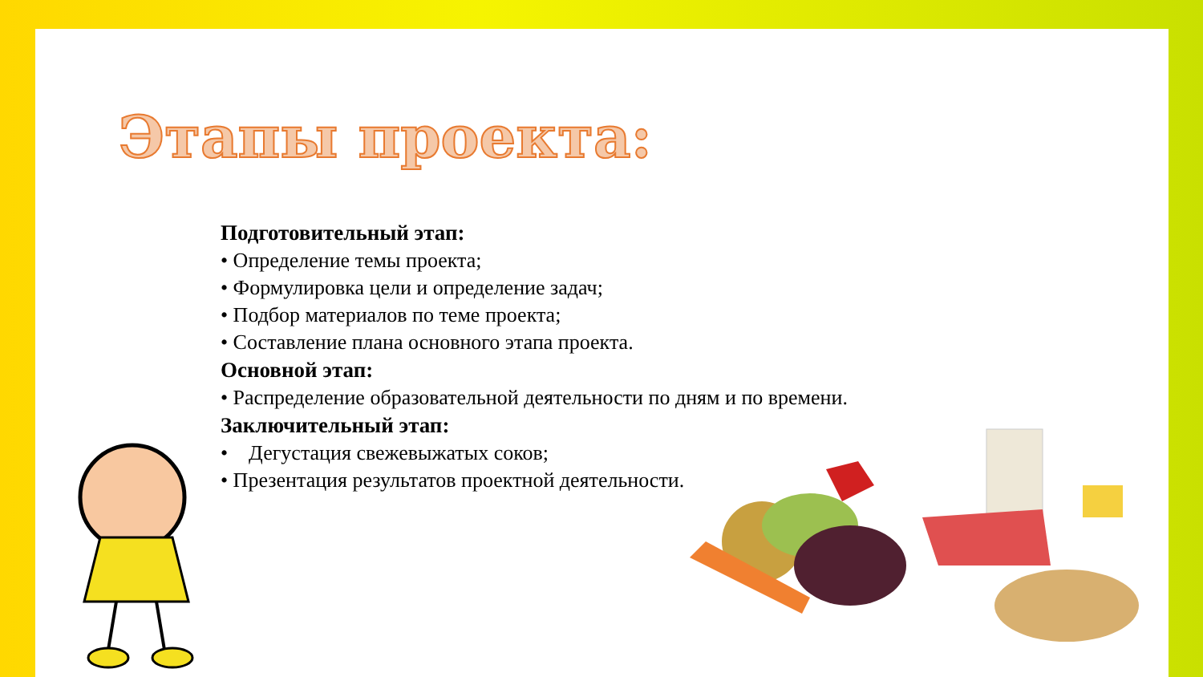Этапы проекта:
Подготовительный этап:
• Определение темы проекта;
• Формулировка цели и определение задач;
• Подбор материалов по теме проекта;
• Составление плана основного этапа проекта.
Основной этап:
• Распределение образовательной деятельности по дням и по времени.
Заключительный этап:
• Дегустация свежевыжатых соков;
• Презентация результатов проектной деятельности.